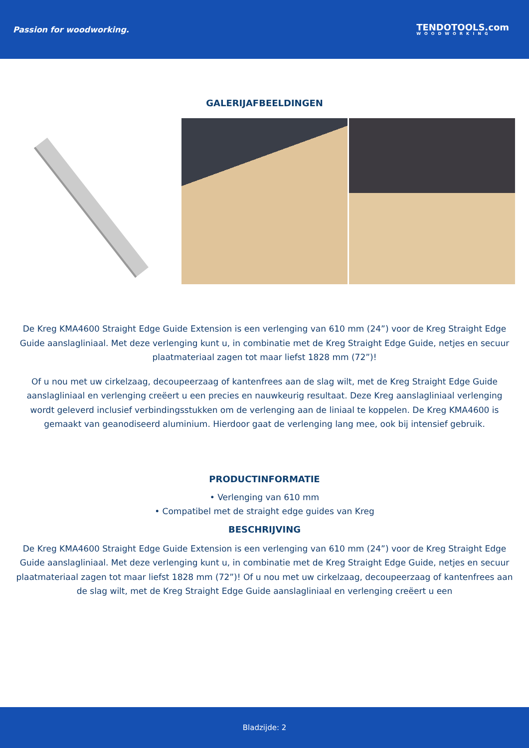Passion for woodworking.
TENDOTOOLS.com
WOODWORKING
GALERIJAFBEELDINGEN
De Kreg KMA4600 Straight Edge Guide Extension is een verlenging van 610 mm (24”) voor de Kreg Straight Edge Guide aanslagliniaal. Met deze verlenging kunt u, in combinatie met de Kreg Straight Edge Guide, netjes en secuur plaatmateriaal zagen tot maar liefst 1828 mm (72”)!
Of u nou met uw cirkelzaag, decoupeerzaag of kantenfrees aan de slag wilt, met de Kreg Straight Edge Guide aanslagliniaal en verlenging creëert u een precies en nauwkeurig resultaat. Deze Kreg aanslagliniaal verlenging wordt geleverd inclusief verbindingsstukken om de verlenging aan de liniaal te koppelen. De Kreg KMA4600 is gemaakt van geanodiseerd aluminium. Hierdoor gaat de verlenging lang mee, ook bij intensief gebruik.
PRODUCTINFORMATIE
• Verlenging van 610 mm
• Compatibel met de straight edge guides van Kreg
BESCHRIJVING
De Kreg KMA4600 Straight Edge Guide Extension is een verlenging van 610 mm (24”) voor de Kreg Straight Edge Guide aanslagliniaal. Met deze verlenging kunt u, in combinatie met de Kreg Straight Edge Guide, netjes en secuur plaatmateriaal zagen tot maar liefst 1828 mm (72”)! Of u nou met uw cirkelzaag, decoupeerzaag of kantenfrees aan de slag wilt, met de Kreg Straight Edge Guide aanslagliniaal en verlenging creëert u een
Bladzijde: 2